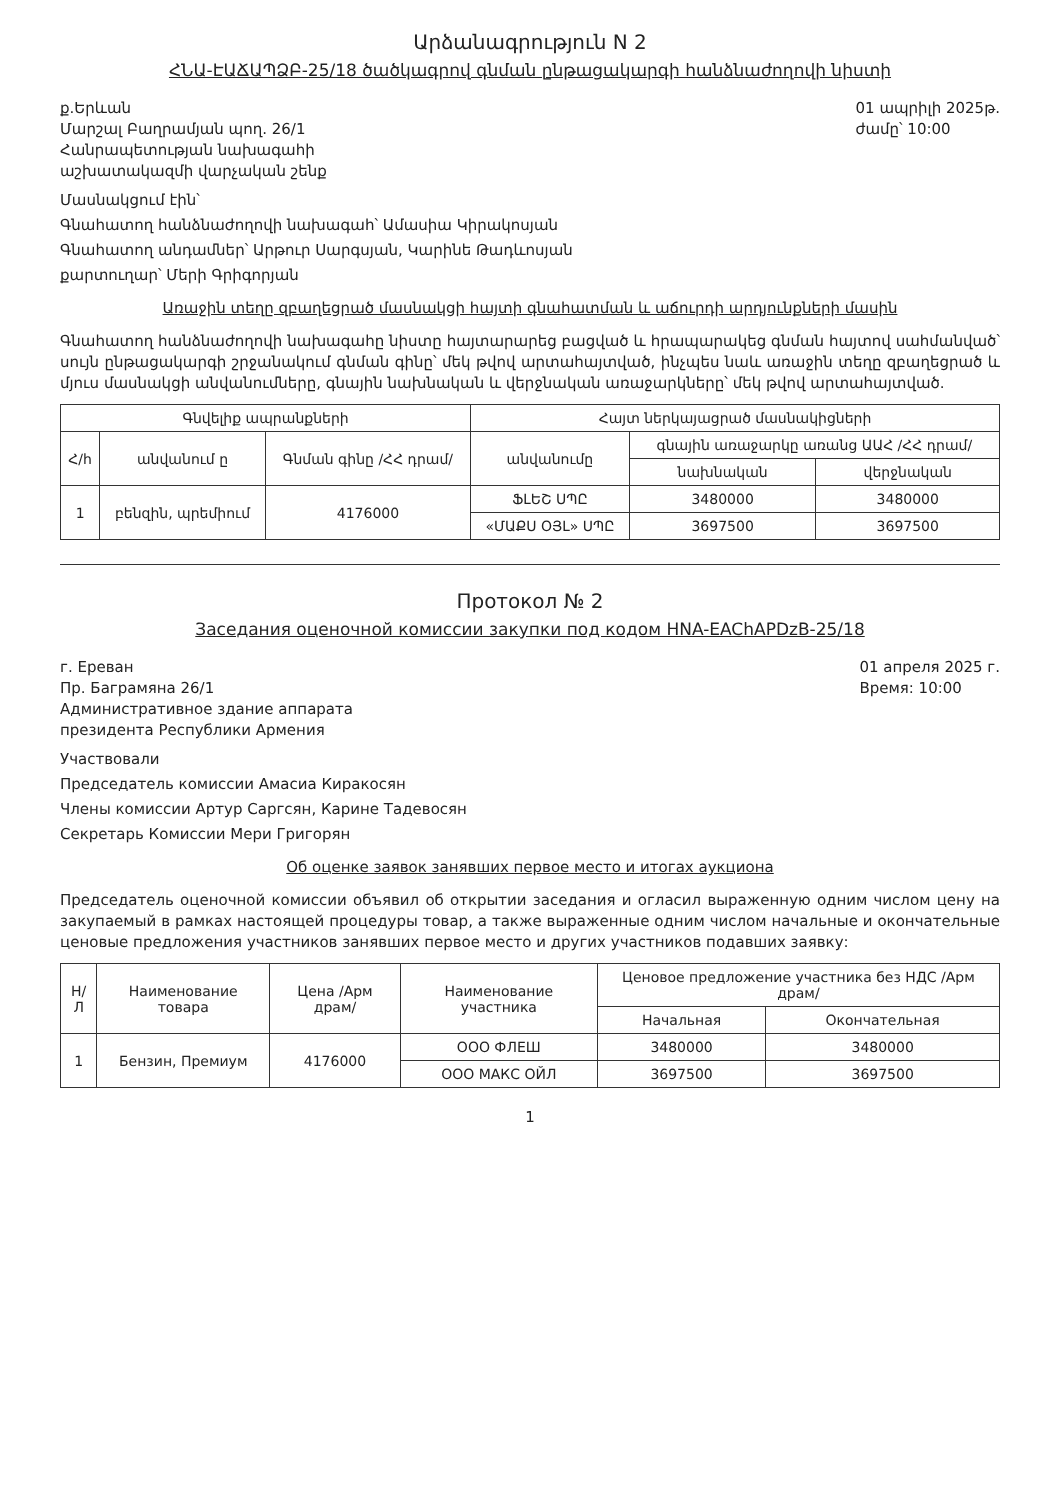Արձանագրություն N 2
ՀՆԱ-ԷԱՃԱՊՁԲ-25/18 ծածկագրով գնման ընթացակարգի հանձնաժողովի նիստի
ք.Երևան
Մարշալ Բաղրամյան պող. 26/1
Հանրապետության նախագահի
աշխատակազմի վարչական շենք
01 ապրիլի 2025թ.
ժամը՝ 10:00
Մասնակցում էին՝
Գնահատող հանձնաժողովի նախագահ՝ Ամասիա Կիրակոսյան
Գնահատող անդամներ՝ Արթուր Սարգսյան, Կարինե Թադևոսյան
քարտուղար՝ Մերի Գրիգորյան
Առաջին տեղը զբաղեցրած մասնակցի հայտի գնահատման և աճուրդի արդյունքների մասին
Գնահատող հանձնաժողովի նախագահը նիստը հայտարարեց բացված և հրապարակեց գնման հայտով սահմանված՝ սույն ընթացակարգի շրջանակում գնման գինը՝ մեկ թվով արտահայտված, ինչպես նաև առաջին տեղը զբաղեցրած և մյուս մասնակցի անվանումները, գնային նախնական և վերջնական առաջարկները՝ մեկ թվով արտահայտված.
| Գնվելիք ապրանքների | | | Հայտ ներկայացրած մասնակիցների | | |
| --- | --- | --- | --- | --- | --- |
| Հ/հ | անվանում ը | Գնման գինը /ՀՀ դրամ/ | անվանումը | գնային առաջարկը առանց ԱԱՀ /ՀՀ դրամ/ | |
| | | | | նախնական | վերջնական |
| 1 | բենզին, պրեմիում | 4176000 | ՖԼԵՇ ՍՊԸ | 3480000 | 3480000 |
| | | | «ՄԱՔՍ ՕՅԼ» ՍՊԸ | 3697500 | 3697500 |
Протокол № 2
Заседания оценочной комиссии закупки под кодом HNA-EAChAPDzB-25/18
г. Ереван
Пр. Баграмяна 26/1
Административное здание аппарата
президента Республики Армения
01 апреля 2025 г.
Время: 10:00
Участвовали
Председатель комиссии Амасиа Киракосян
Члены комиссии Артур Саргсян, Карине Тадевосян
Секретарь Комиссии Мери Григорян
Об оценке заявок занявших первое место и итогах аукциона
Председатель оценочной комиссии объявил об открытии заседания и огласил выраженную одним числом цену на закупаемый в рамках настоящей процедуры товар, а также выраженные одним числом начальные и окончательные ценовые предложения участников занявших первое место и других участников подавших заявку:
| Н/Л | Наименование товара | Цена /Арм драм/ | Наименование участника | Ценовое предложение участника без НДС /Арм драм/ | |
| --- | --- | --- | --- | --- | --- |
| | | | | Начальная | Окончательная |
| 1 | Бензин, Премиум | 4176000 | ООО ФЛЕШ | 3480000 | 3480000 |
| | | | ООО МАКС ОЙЛ | 3697500 | 3697500 |
1